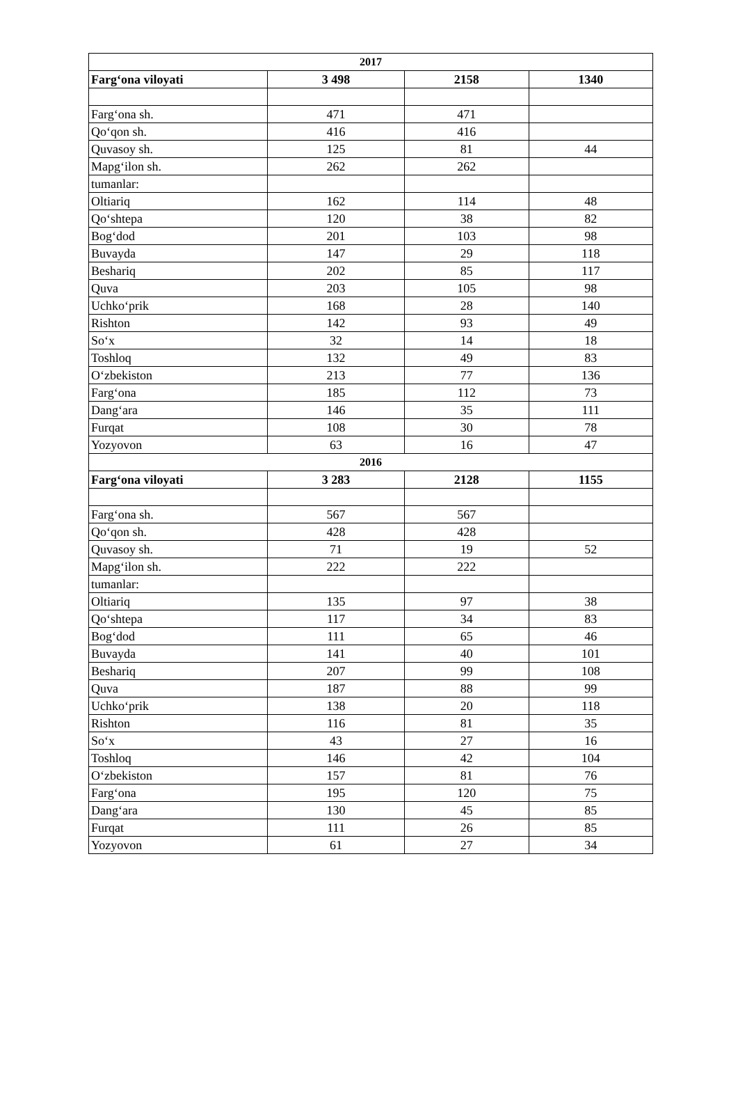| 2017 | | | |
| Farg‘ona viloyati | 3 498 | 2158 | 1340 |
| Farg‘ona sh. | 471 | 471 | |
| Qo‘qon sh. | 416 | 416 | |
| Quvasoy sh. | 125 | 81 | 44 |
| Mapg‘ilon sh. | 262 | 262 | |
| tumanlar: | | | |
| Oltiariq | 162 | 114 | 48 |
| Qo‘shtepa | 120 | 38 | 82 |
| Bog‘dod | 201 | 103 | 98 |
| Buvayda | 147 | 29 | 118 |
| Beshariq | 202 | 85 | 117 |
| Quva | 203 | 105 | 98 |
| Uchko‘prik | 168 | 28 | 140 |
| Rishton | 142 | 93 | 49 |
| So‘x | 32 | 14 | 18 |
| Toshloq | 132 | 49 | 83 |
| O‘zbekiston | 213 | 77 | 136 |
| Farg‘ona | 185 | 112 | 73 |
| Dang‘ara | 146 | 35 | 111 |
| Furqat | 108 | 30 | 78 |
| Yozyovon | 63 | 16 | 47 |
| 2016 | | | |
| Farg‘ona viloyati | 3 283 | 2128 | 1155 |
| Farg‘ona sh. | 567 | 567 | |
| Qo‘qon sh. | 428 | 428 | |
| Quvasoy sh. | 71 | 19 | 52 |
| Mapg‘ilon sh. | 222 | 222 | |
| tumanlar: | | | |
| Oltiariq | 135 | 97 | 38 |
| Qo‘shtepa | 117 | 34 | 83 |
| Bog‘dod | 111 | 65 | 46 |
| Buvayda | 141 | 40 | 101 |
| Beshariq | 207 | 99 | 108 |
| Quva | 187 | 88 | 99 |
| Uchko‘prik | 138 | 20 | 118 |
| Rishton | 116 | 81 | 35 |
| So‘x | 43 | 27 | 16 |
| Toshloq | 146 | 42 | 104 |
| O‘zbekiston | 157 | 81 | 76 |
| Farg‘ona | 195 | 120 | 75 |
| Dang‘ara | 130 | 45 | 85 |
| Furqat | 111 | 26 | 85 |
| Yozyovon | 61 | 27 | 34 |